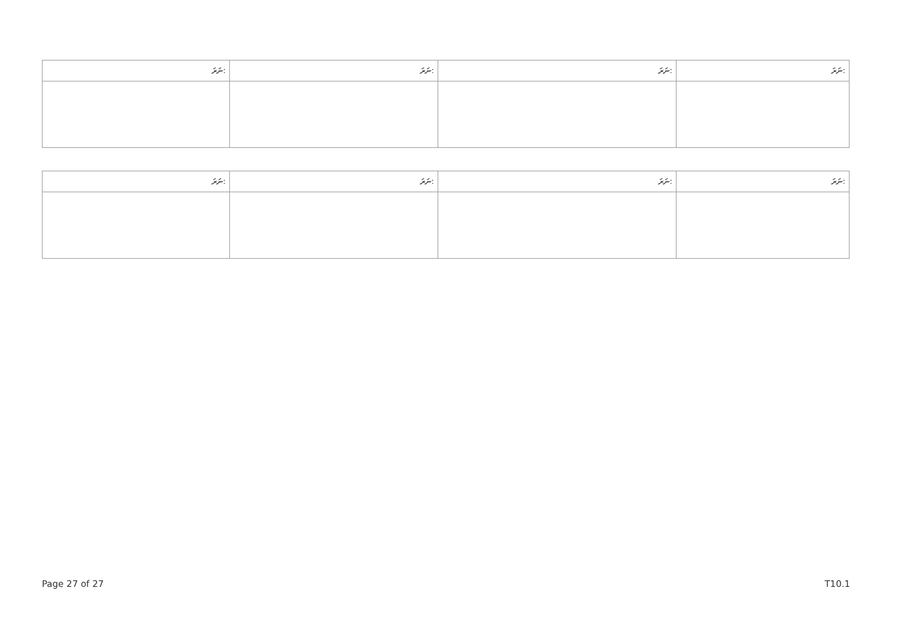| ނަރަ: | ނަރަ: | ނަރަ: | ނަރަ: |
| --- | --- | --- | --- |
| ނަރަ: | ނަރަ: | ނަރަ: | ނަރަ: |
| --- | --- | --- | --- |
Page 27 of 27 T10.1